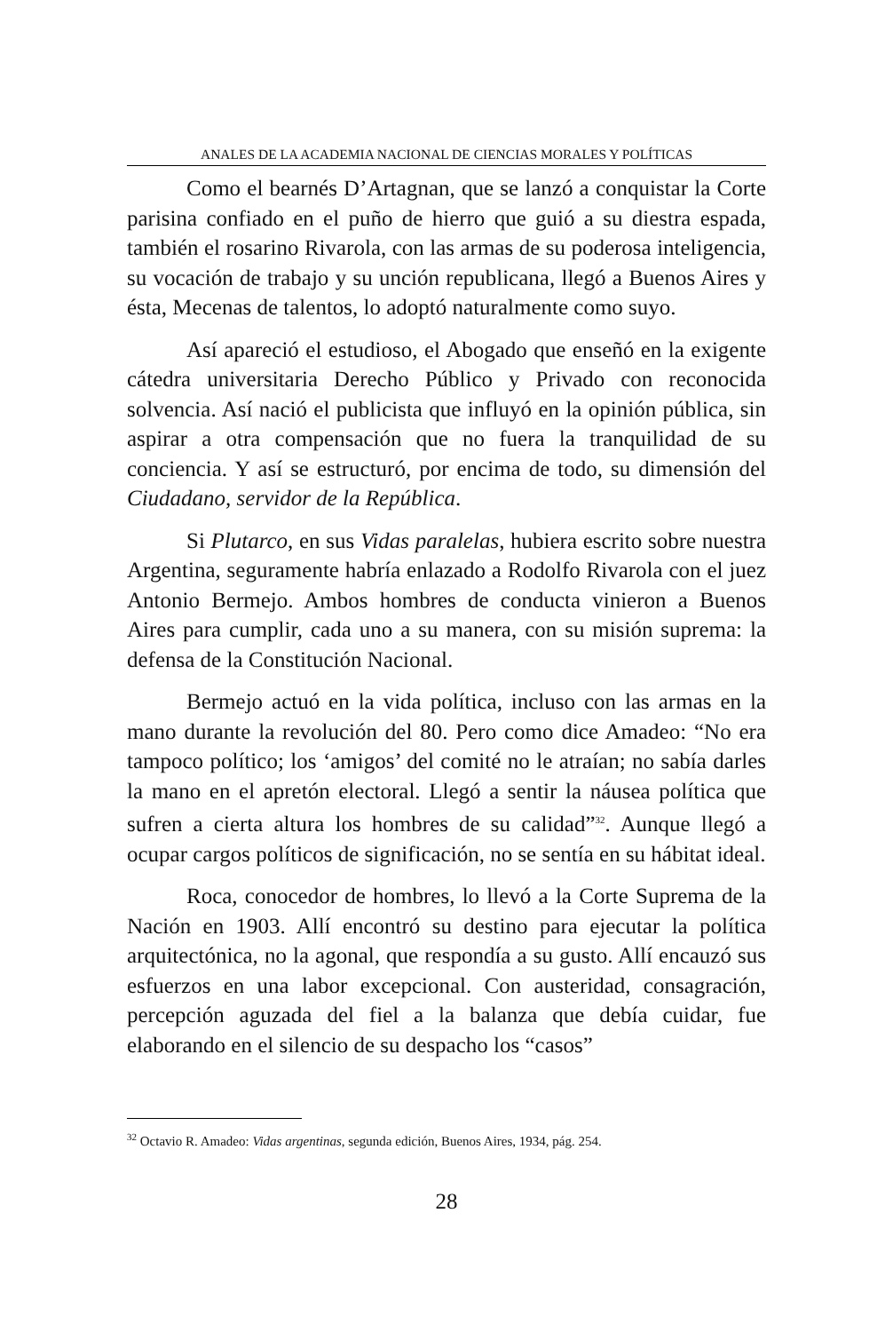ANALES DE LA ACADEMIA NACIONAL DE CIENCIAS MORALES Y POLÍTICAS
Como el bearnés D’Artagnan, que se lanzó a conquistar la Corte parisina confiado en el puño de hierro que guió a su diestra espada, también el rosarino Rivarola, con las armas de su poderosa inteligencia, su vocación de trabajo y su unción republicana, llegó a Buenos Aires y ésta, Mecenas de talentos, lo adoptó naturalmente como suyo.
Así apareció el estudioso, el Abogado que enseñó en la exigente cátedra universitaria Derecho Público y Privado con reconocida solvencia. Así nació el publicista que influyó en la opinión pública, sin aspirar a otra compensación que no fuera la tranquilidad de su conciencia. Y así se estructuró, por encima de todo, su dimensión del Ciudadano, servidor de la República.
Si Plutarco, en sus Vidas paralelas, hubiera escrito sobre nuestra Argentina, seguramente habría enlazado a Rodolfo Rivarola con el juez Antonio Bermejo. Ambos hombres de conducta vinieron a Buenos Aires para cumplir, cada uno a su manera, con su misión suprema: la defensa de la Constitución Nacional.
Bermejo actuó en la vida política, incluso con las armas en la mano durante la revolución del 80. Pero como dice Amadeo: “No era tampoco político; los ‘amigos’ del comité no le atraían; no sabía darles la mano en el apretón electoral. Llegó a sentir la náusea política que sufren a cierta altura los hombres de su calidad”<sup>32</sup>. Aunque llegó a ocupar cargos políticos de significación, no se sentía en su hábitat ideal.
Roca, conocedor de hombres, lo llevó a la Corte Suprema de la Nación en 1903. Allí encontró su destino para ejecutar la política arquitectónica, no la agonal, que respondía a su gusto. Allí encauzó sus esfuerzos en una labor excepcional. Con austeridad, consagración, percepción aguzada del fiel a la balanza que debía cuidar, fue elaborando en el silencio de su despacho los “casos”
<sup>32</sup> Octavio R. Amadeo: Vidas argentinas, segunda edición, Buenos Aires, 1934, pág. 254.
28